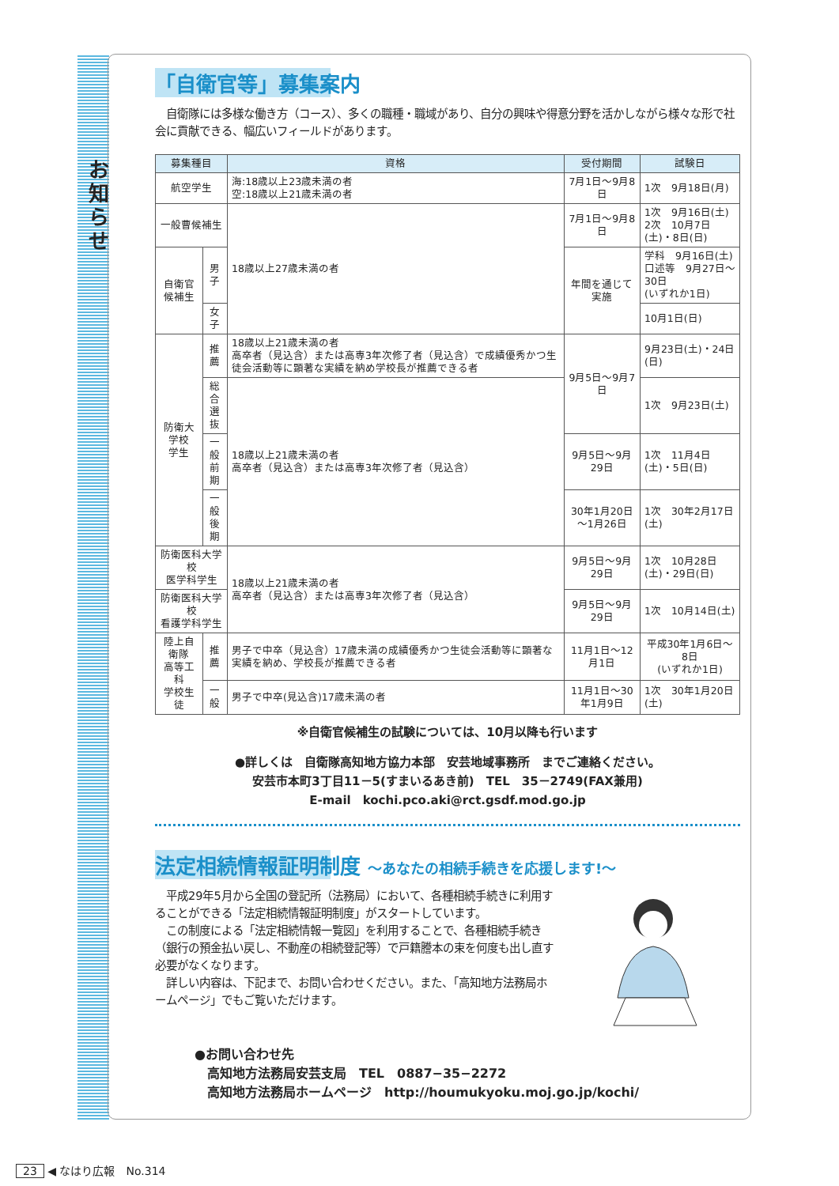お知らせ
「自衛官等」募集案内
　自衛隊には多様な働き方（コース）、多くの職種・職域があり、自分の興味や得意分野を活かしながら様々な形で社会に貢献できる、幅広いフィールドがあります。
| 募集種目 | | 資格 | 受付期間 | 試験日 |
| --- | --- | --- | --- | --- |
| 航空学生 | | 海:18歳以上23歳未満の者 空:18歳以上21歳未満の者 | 7月1日～9月8日 | 1次 9月18日(月) |
| 一般曹候補生 | | 18歳以上27歳未満の者 | 7月1日～9月8日 | 1次 9月16日(土) 2次 10月7日(土)・8日(日) |
| 自衛官候補生 | 男子 | | 年間を通じて実施 | 学科 9月16日(土) 口述等 9月27日～30日 (いずれか1日) |
| | 女子 | | | 10月1日(日) |
| 防衛大学校 学生 | 推薦 | 18歳以上21歳未満の者 高卒者（見込含）または高専3年次修了者（見込含）で成績優秀かつ生徒会活動等に顕著な実績を納め学校長が推薦できる者 | 9月5日～9月7日 | 9月23日(土)・24日(日) |
| | 総合 選抜 | 18歳以上21歳未満の者 高卒者（見込含）または高専3年次修了者（見込含） | | 1次 9月23日(土) |
| | 一般 前期 | | 9月5日～9月29日 | 1次 11月4日(土)・5日(日) |
| | 一般 後期 | | 30年1月20日～1月26日 | 1次 30年2月17日(土) |
| 防衛医科大学校 医学科学生 | | 18歳以上21歳未満の者 高卒者（見込含）または高専3年次修了者（見込含） | 9月5日～9月29日 | 1次 10月28日(土)・29日(日) |
| 防衛医科大学校 看護学科学生 | | | 9月5日～9月29日 | 1次 10月14日(土) |
| 陸上自衛隊 高等工科 学校生徒 | 推薦 | 男子で中卒（見込含）17歳未満の成績優秀かつ生徒会活動等に顕著な実績を納め、学校長が推薦できる者 | 11月1日～12月1日 | 平成30年1月6日～8日 (いずれか1日) |
| | 一般 | 男子で中卒(見込含)17歳未満の者 | 11月1日～30年1月9日 | 1次 30年1月20日(土) |
※自衛官候補生の試験については、10月以降も行います
●詳しくは　自衛隊高知地方協力本部　安芸地域事務所　までご連絡ください。
安芸市本町3丁目11－5(すまいるあき前)　TEL　35－2749(FAX兼用)
E-mail　kochi.pco.aki@rct.gsdf.mod.go.jp
法定相続情報証明制度 ～あなたの相続手続きを応援します!～
　平成29年5月から全国の登記所（法務局）において、各種相続手続きに利用することができる「法定相続情報証明制度」がスタートしています。
　この制度による「法定相続情報一覧図」を利用することで、各種相続手続き（銀行の預金払い戻し、不動産の相続登記等）で戸籍謄本の束を何度も出し直す必要がなくなります。
　詳しい内容は、下記まで、お問い合わせください。また、「高知地方法務局ホームページ」でもご覧いただけます。
●お問い合わせ先
　高知地方法務局安芸支局　TEL　0887−35−2272
　高知地方法務局ホームページ　http://houmukyoku.moj.go.jp/kochi/
23 ◀ なはり広報　No.314